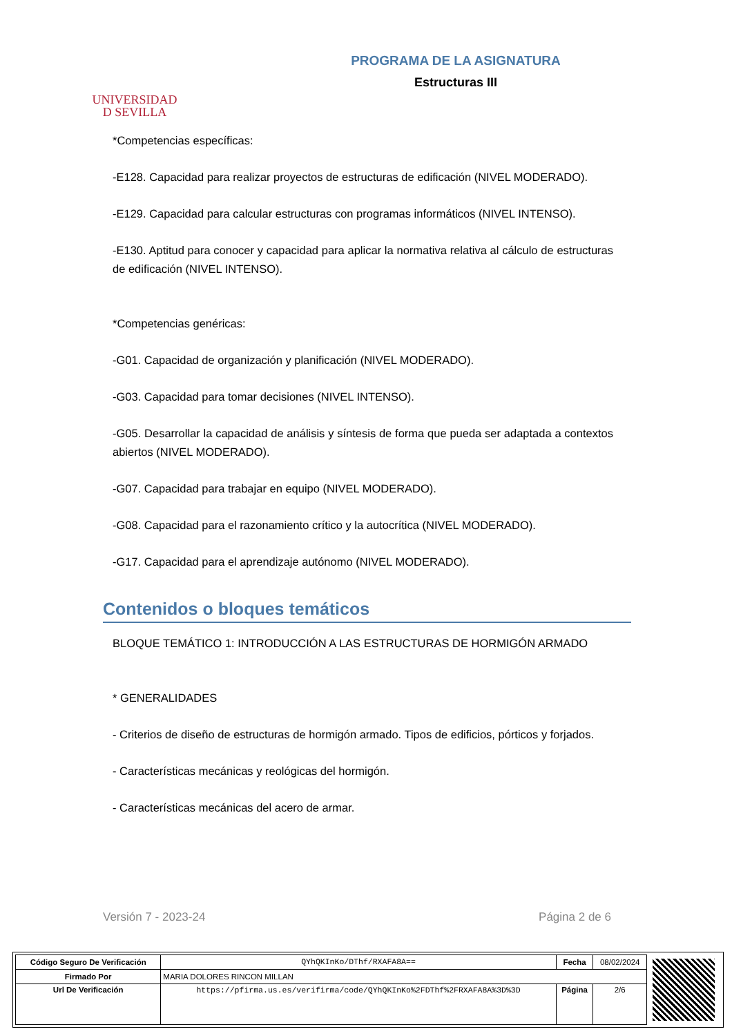UNIVERSIDAD
D SEVILLA
PROGRAMA DE LA ASIGNATURA
Estructuras III
*Competencias específicas:
-E128. Capacidad para realizar proyectos de estructuras de edificación (NIVEL MODERADO).
-E129. Capacidad para calcular estructuras con programas informáticos (NIVEL INTENSO).
-E130. Aptitud para conocer y capacidad para aplicar la normativa relativa al cálculo de estructuras de edificación (NIVEL INTENSO).
*Competencias genéricas:
-G01. Capacidad de organización y planificación (NIVEL MODERADO).
-G03. Capacidad para tomar decisiones (NIVEL INTENSO).
-G05. Desarrollar la capacidad de análisis y síntesis de forma que pueda ser adaptada a contextos abiertos (NIVEL MODERADO).
-G07. Capacidad para trabajar en equipo (NIVEL MODERADO).
-G08. Capacidad para el razonamiento crítico y la autocrítica (NIVEL MODERADO).
-G17. Capacidad para el aprendizaje autónomo (NIVEL MODERADO).
Contenidos o bloques temáticos
BLOQUE TEMÁTICO 1: INTRODUCCIÓN A LAS ESTRUCTURAS DE HORMIGÓN ARMADO
* GENERALIDADES
- Criterios de diseño de estructuras de hormigón armado. Tipos de edificios, pórticos y forjados.
- Características mecánicas y reológicas del hormigón.
- Características mecánicas del acero de armar.
Versión 7 - 2023-24 Página 2 de 6
| Código Seguro De Verificación | QYhQKInKo/DThf/RXAFA8A== | Fecha | 08/02/2024 |
| Firmado Por | MARIA DOLORES RINCON MILLAN | | |
| Url De Verificación | https://pfirma.us.es/verifirma/code/QYhQKInKo%2FDThf%2FRXAFA8A%3D%3D | Página | 2/6 |